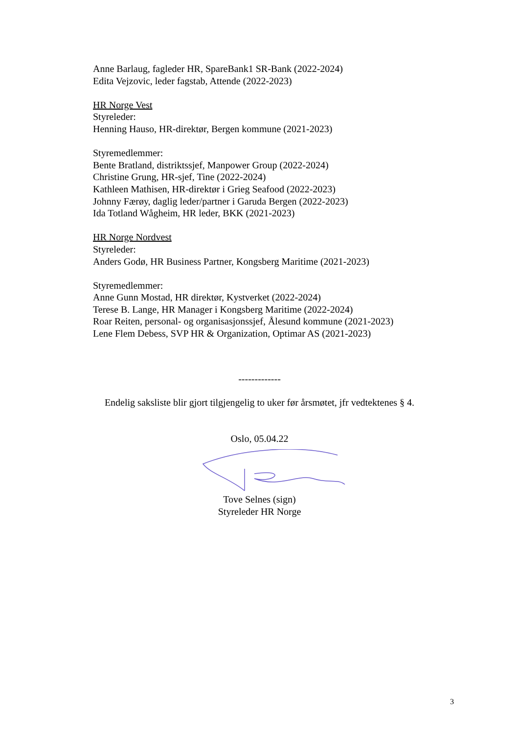Anne Barlaug, fagleder HR, SpareBank1 SR-Bank (2022-2024)
Edita Vejzovic, leder fagstab, Attende (2022-2023)
HR Norge Vest
Styreleder:
Henning Hauso, HR-direktør, Bergen kommune (2021-2023)
Styremedlemmer:
Bente Bratland, distriktssjef, Manpower Group (2022-2024)
Christine Grung, HR-sjef, Tine (2022-2024)
Kathleen Mathisen, HR-direktør i Grieg Seafood (2022-2023)
Johnny Færøy, daglig leder/partner i Garuda Bergen (2022-2023)
Ida Totland Wågheim, HR leder, BKK (2021-2023)
HR Norge Nordvest
Styreleder:
Anders Godø, HR Business Partner, Kongsberg Maritime (2021-2023)
Styremedlemmer:
Anne Gunn Mostad, HR direktør, Kystverket (2022-2024)
Terese B. Lange, HR Manager i Kongsberg Maritime (2022-2024)
Roar Reiten, personal- og organisasjonssjef, Ålesund kommune (2021-2023)
Lene Flem Debess, SVP HR & Organization, Optimar AS (2021-2023)
-------------
Endelig saksliste blir gjort tilgjengelig to uker før årsmøtet, jfr vedtektenes § 4.
Oslo, 05.04.22
Tove Selnes (sign)
Styreleder HR Norge
3